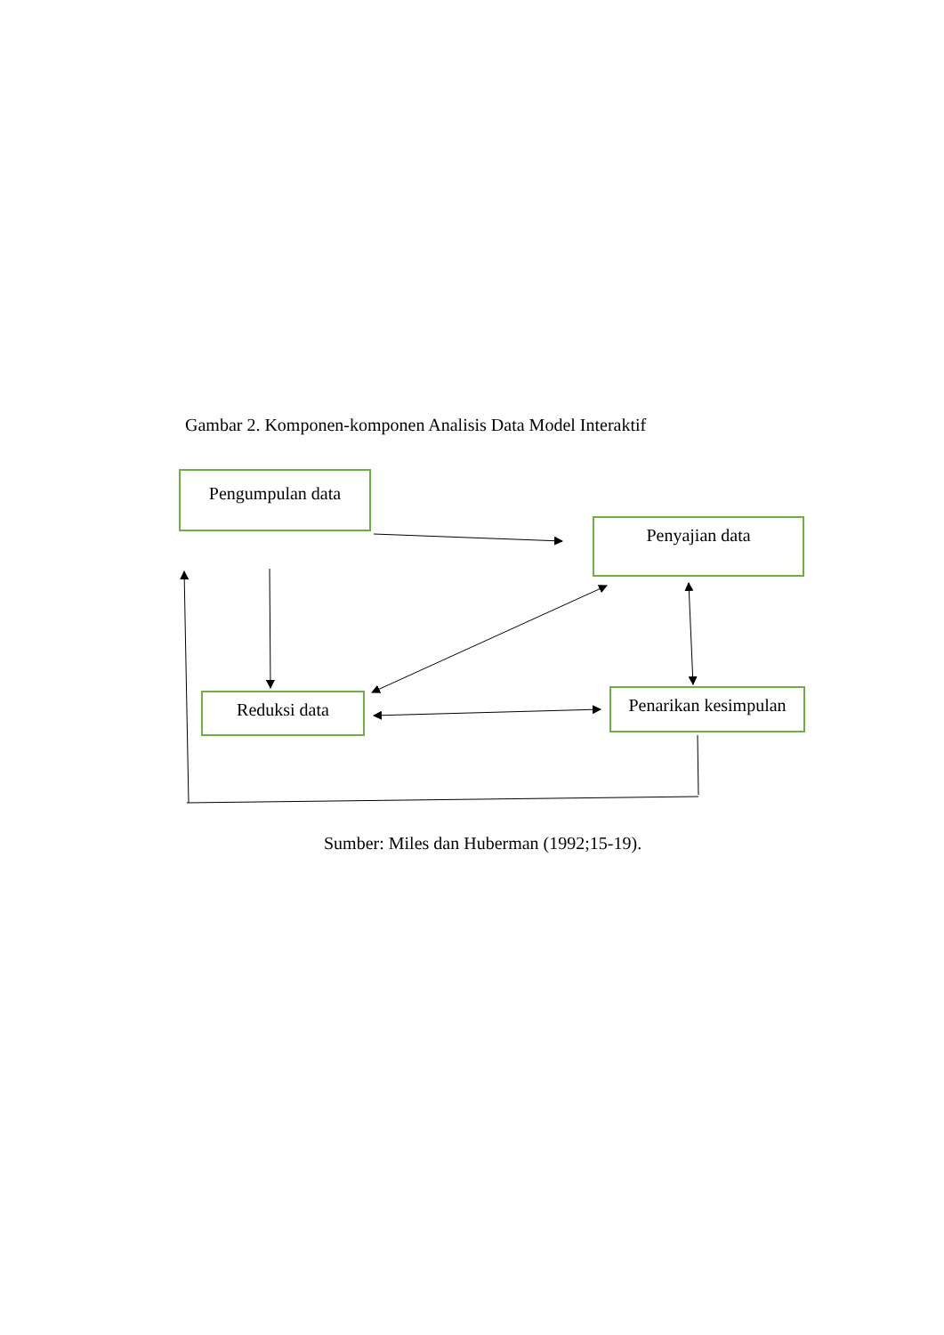Gambar 2. Komponen-komponen Analisis Data Model Interaktif
Pengumpulan data
Penyajian data
Reduksi data
Penarikan kesimpulan
Sumber: Miles dan Huberman (1992;15-19).